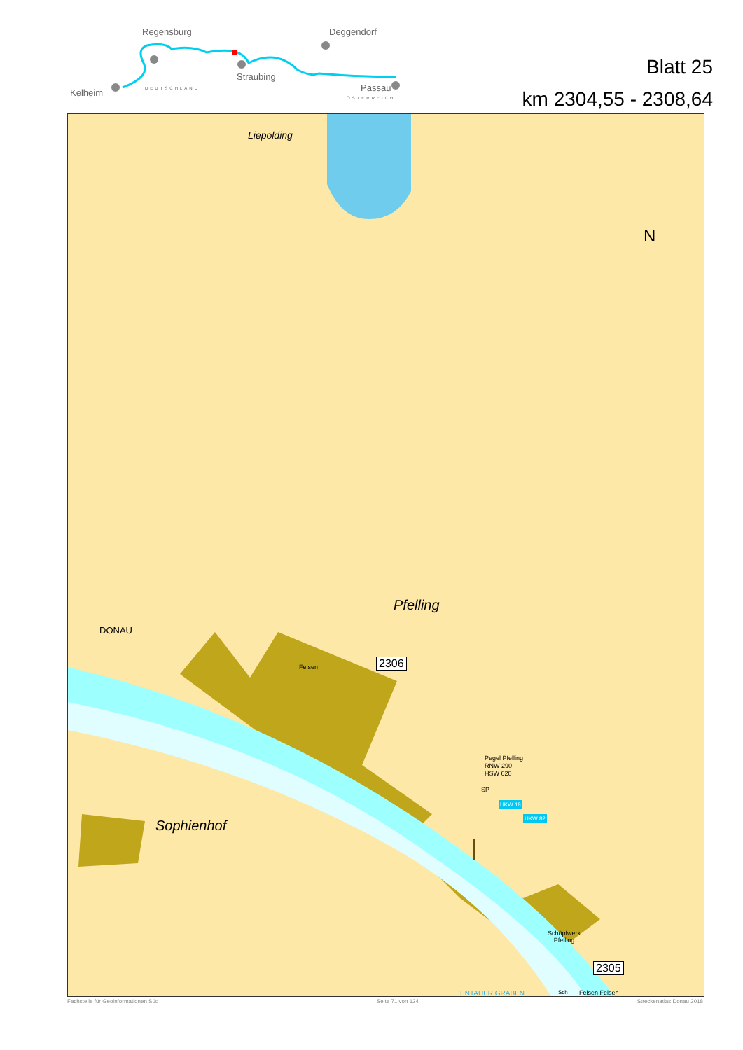Regensburg Deggendorf
Straubing
Kelheim Passau DEUTSCHLAND
ÖSTERREICH
Blatt 25
km 2304,55 - 2308,64
Liepolding
N
Pfelling
DONAU
Felsen 2306
Pegel Pfelling
RNW 290
HSW 620
SP
UKW 18
UKW 82
Schöpfwerk
Pfelling
2305
Felsen Felsen
Sophienhof
ENTAUER GRABEN Sch
Fachstelle für Geoinformationen Süd Seite 71 von 124 Streckenatlas Donau 2018